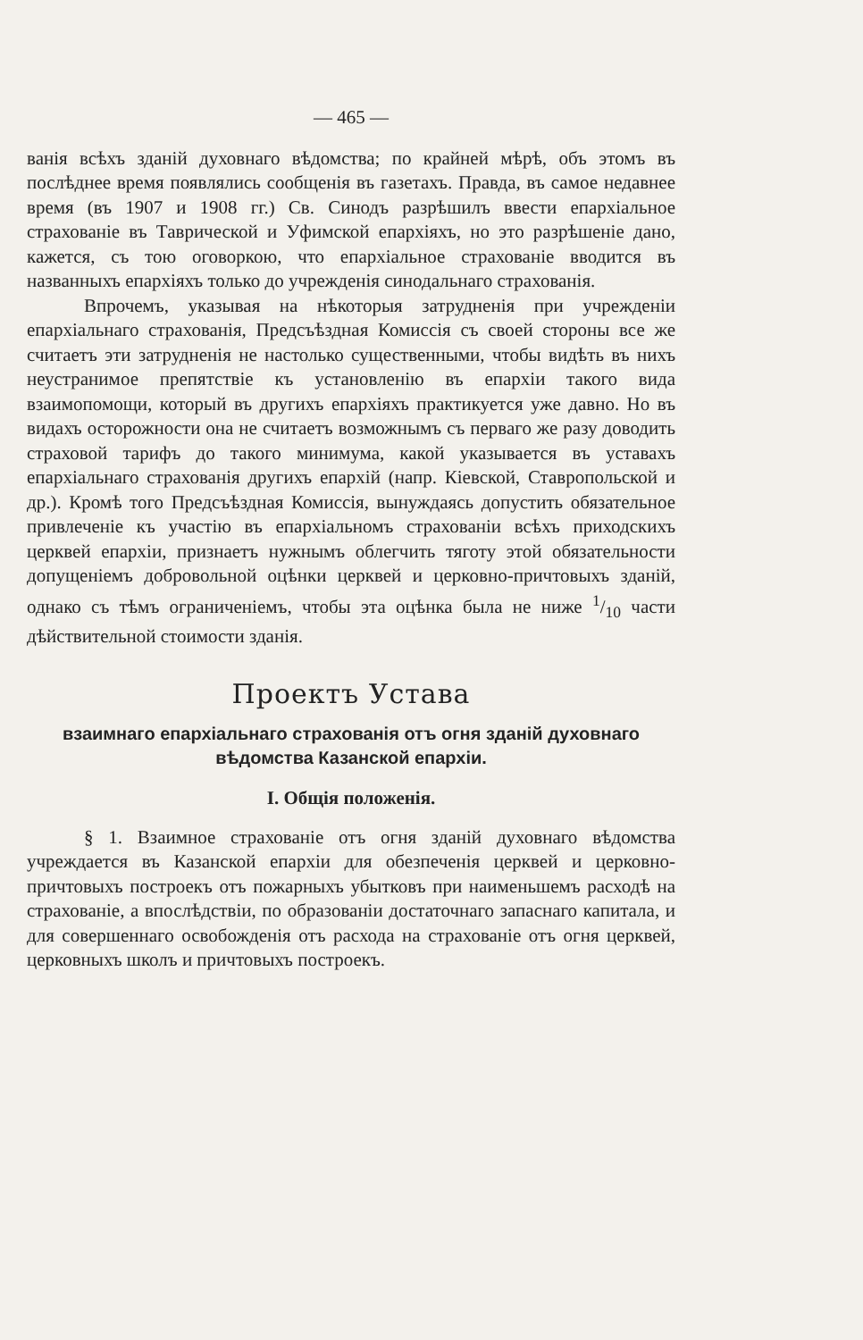— 465 —
ванія всѣхъ зданій духовнаго вѣдомства; по крайней мѣрѣ, объ этомъ въ послѣднее время появлялись сообщенія въ газетахъ. Правда, въ самое недавнее время (въ 1907 и 1908 гг.) Св. Синодъ разрѣшилъ ввести епархіальное страхованіе въ Таврической и Уфимской епархіяхъ, но это разрѣшеніе дано, кажется, съ тою оговоркою, что епархіальное страхованіе вводится въ названныхъ епархіяхъ только до учрежденія синодальнаго страхованія.
Впрочемъ, указывая на нѣкоторыя затрудненія при учрежденіи епархіальнаго страхованія, Предсъѣздная Комиссія съ своей стороны все же считаетъ эти затрудненія не настолько существенными, чтобы видѣть въ нихъ неустранимое препятствіе къ установленію въ епархіи такого вида взаимопомощи, который въ другихъ епархіяхъ практикуется уже давно. Но въ видахъ осторожности она не считаетъ возможнымъ съ перваго же разу доводить страховой тарифъ до такого минимума, какой указывается въ уставахъ епархіальнаго страхованія другихъ епархій (напр. Кіевской, Ставропольской и др.). Кромѣ того Предсъѣздная Комиссія, вынуждаясь допустить обязательное привлеченіе къ участію въ епархіальномъ страхованіи всѣхъ приходскихъ церквей епархіи, признаетъ нужнымъ облегчить тяготу этой обязательности допущеніемъ добровольной оцѣнки церквей и церковно-причтовыхъ зданій, однако съ тѣмъ ограниченіемъ, чтобы эта оцѣнка была не ниже 1/10 части дѣйствительной стоимости зданія.
Проектъ Устава
взаимнаго епархіальнаго страхованія отъ огня зданій духовнаго вѣдомства Казанской епархіи.
I. Общія положенія.
§ 1. Взаимное страхованіе отъ огня зданій духовнаго вѣдомства учреждается въ Казанской епархіи для обезпеченія церквей и церковно-причтовыхъ построекъ отъ пожарныхъ убытковъ при наименьшемъ расходѣ на страхованіе, а впослѣдствіи, по образованіи достаточнаго запаснаго капитала, и для совершеннаго освобожденія отъ расхода на страхованіе отъ огня церквей, церковныхъ школъ и причтовыхъ построекъ.